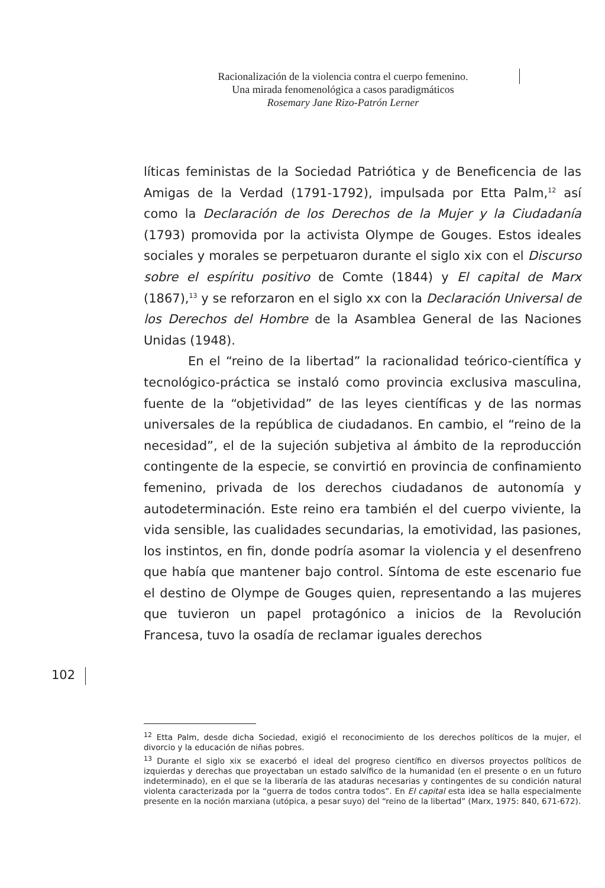Racionalización de la violencia contra el cuerpo femenino.
Una mirada fenomenológica a casos paradigmáticos
Rosemary Jane Rizo-Patrón Lerner
líticas feministas de la Sociedad Patriótica y de Beneficencia de las Amigas de la Verdad (1791-1792), impulsada por Etta Palm,<sup>12</sup> así como la Declaración de los Derechos de la Mujer y la Ciudadanía (1793) promovida por la activista Olympe de Gouges. Estos ideales sociales y morales se perpetuaron durante el siglo xix con el Discurso sobre el espíritu positivo de Comte (1844) y El capital de Marx (1867),<sup>13</sup> y se reforzaron en el siglo xx con la Declaración Universal de los Derechos del Hombre de la Asamblea General de las Naciones Unidas (1948).
En el “reino de la libertad” la racionalidad teórico-científica y tecnológico-práctica se instaló como provincia exclusiva masculina, fuente de la “objetividad” de las leyes científicas y de las normas universales de la república de ciudadanos. En cambio, el “reino de la necesidad”, el de la sujeción subjetiva al ámbito de la reproducción contingente de la especie, se convirtió en provincia de confinamiento femenino, privada de los derechos ciudadanos de autonomía y autodeterminación. Este reino era también el del cuerpo viviente, la vida sensible, las cualidades secundarias, la emotividad, las pasiones, los instintos, en fin, donde podría asomar la violencia y el desenfreno que había que mantener bajo control. Síntoma de este escenario fue el destino de Olympe de Gouges quien, representando a las mujeres que tuvieron un papel protagónico a inicios de la Revolución Francesa, tuvo la osadía de reclamar iguales derechos
102
<sup>12</sup> Etta Palm, desde dicha Sociedad, exigió el reconocimiento de los derechos políticos de la mujer, el divorcio y la educación de niñas pobres.
<sup>13</sup> Durante el siglo xix se exacerbó el ideal del progreso científico en diversos proyectos políticos de izquierdas y derechas que proyectaban un estado salvífico de la humanidad (en el presente o en un futuro indeterminado), en el que se la liberaría de las ataduras necesarias y contingentes de su condición natural violenta caracterizada por la “guerra de todos contra todos”. En El capital esta idea se halla especialmente presente en la noción marxiana (utópica, a pesar suyo) del “reino de la libertad” (Marx, 1975: 840, 671-672).